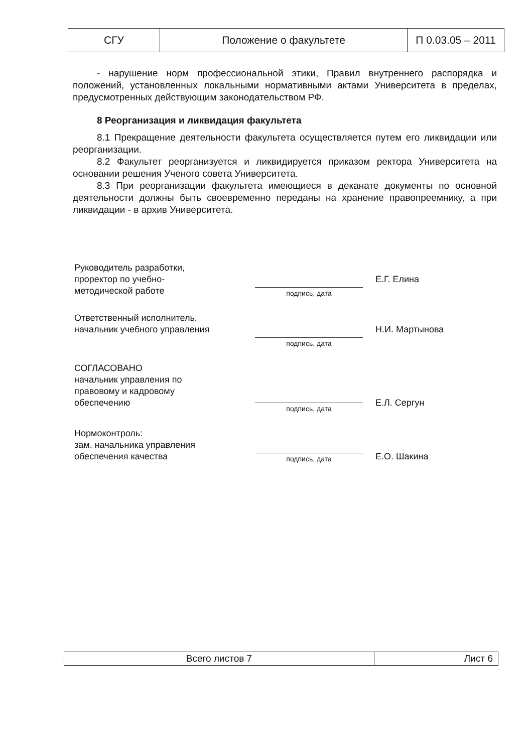| СГУ | Положение о факультете | П 0.03.05 – 2011 |
- нарушение норм профессиональной этики, Правил внутреннего распорядка и положений, установленных локальными нормативными актами Университета в пределах, предусмотренных действующим законодательством РФ.
8 Реорганизация и ликвидация факультета
8.1 Прекращение деятельности факультета осуществляется путем его ликвидации или реорганизации.
8.2 Факультет реорганизуется и ликвидируется приказом ректора Университета на основании решения Ученого совета Университета.
8.3 При реорганизации факультета имеющиеся в деканате документы по основной деятельности должны быть своевременно переданы на хранение правопреемнику, а при ликвидации - в архив Университета.
| Руководитель разработки, проректор по учебно- методической работе | подпись, дата | Е.Г. Елина |
| Ответственный исполнитель, начальник учебного управления | подпись, дата | Н.И. Мартынова |
| СОГЛАСОВАНО начальник управления по правовому и кадровому обеспечению | подпись, дата | Е.Л. Сергун |
| Нормоконтроль: зам. начальника управления обеспечения качества | подпись, дата | Е.О. Шакина |
| Всего листов 7 | Лист 6 |